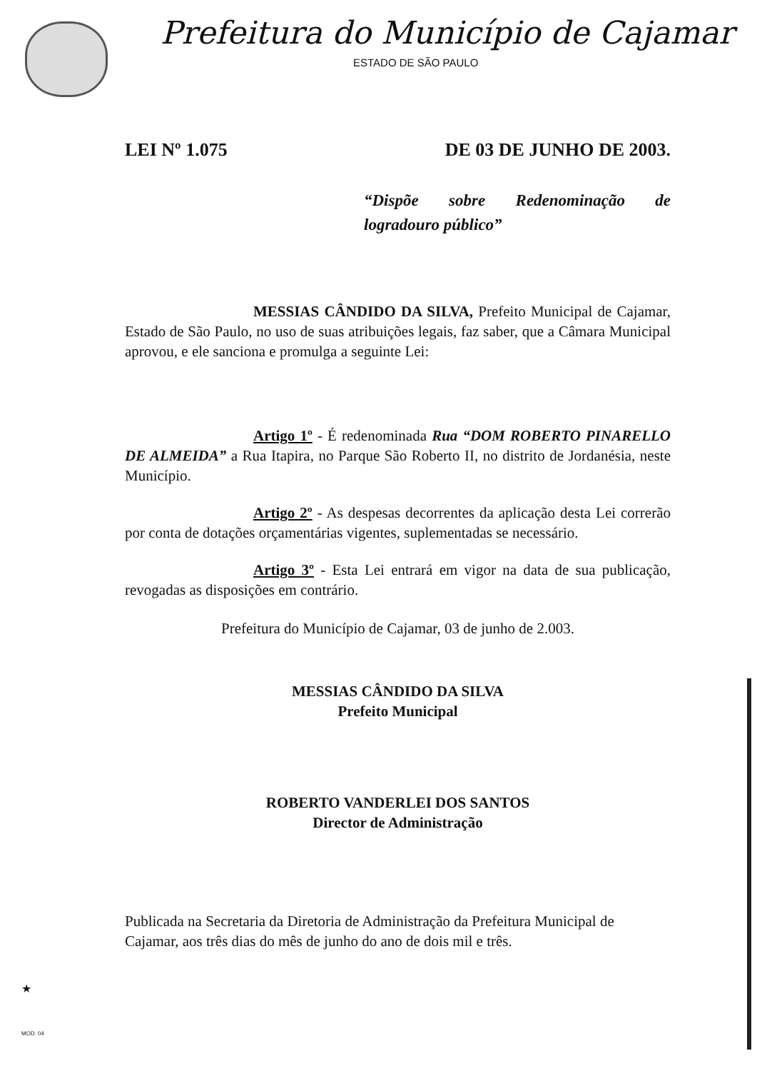Prefeitura do Município de Cajamar
ESTADO DE SÃO PAULO
LEI Nº 1.075 DE 03 DE JUNHO DE 2003.
“Dispõe sobre Redenominação de logradouro público”
MESSIAS CÂNDIDO DA SILVA, Prefeito Municipal de Cajamar, Estado de São Paulo, no uso de suas atribuições legais, faz saber, que a Câmara Municipal aprovou, e ele sanciona e promulga a seguinte Lei:
Artigo 1º - É redenominada Rua “DOM ROBERTO PINARELLO DE ALMEIDA” a Rua Itapira, no Parque São Roberto II, no distrito de Jordanésia, neste Município.
Artigo 2º - As despesas decorrentes da aplicação desta Lei correrão por conta de dotações orçamentárias vigentes, suplementadas se necessário.
Artigo 3º - Esta Lei entrará em vigor na data de sua publicação, revogadas as disposições em contrário.
Prefeitura do Município de Cajamar, 03 de junho de 2.003.
MESSIAS CÂNDIDO DA SILVA
Prefeito Municipal
ROBERTO VANDERLEI DOS SANTOS
Director de Administração
Publicada na Secretaria da Diretoria de Administração da Prefeitura Municipal de Cajamar, aos três dias do mês de junho do ano de dois mil e três.
★
MOD. 04